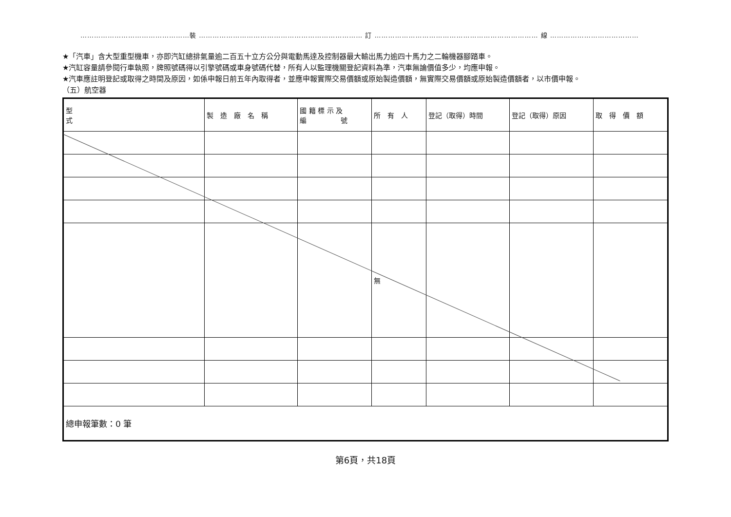…………………………………………裝 ……………………………………………………………… 訂 ……………………………………………………………… 線 ………………………………………………
★「汽車」含大型重型機車，亦即汽缸總排氣量逾二百五十立方公分與電動馬達及控制器最大輸出馬力逾四十馬力之二輪機器腳踏車。
★汽缸容量請參閱行車執照，牌照號碼得以引擎號碼或車身號碼代替，所有人以監理機關登記資料為準，汽車無論價值多少，均應申報。
★汽車應註明登記或取得之時間及原因，如係申報日前五年內取得者，並應申報實際交易價額或原始製造價額，無實際交易價額或原始製造價額者，以市價申報。
（五）航空器
| 型 式 | 製 造 廠 名 稱 | 國 籍 標 示 及 編 號 | 所 有 人 | 登記（取得）時間 | 登記（取得）原因 | 取 得 價 額 |
| | | | 無 | | | |
| 總申報筆數：0 筆 | | | | | | |
第6頁，共18頁